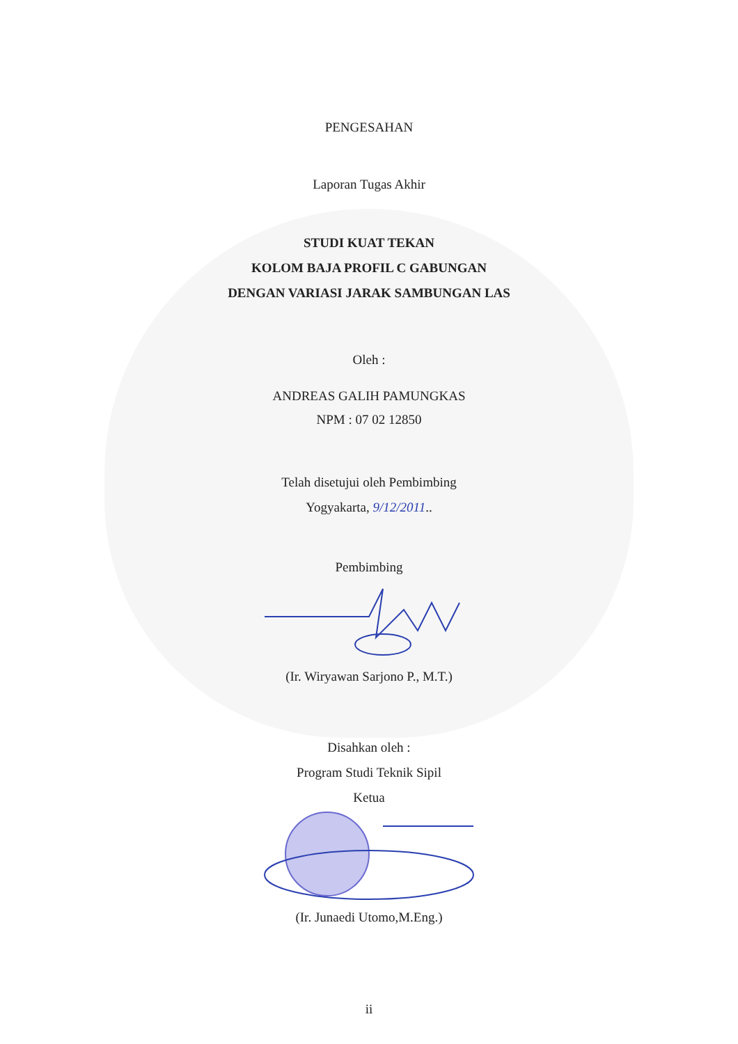PENGESAHAN
Laporan Tugas Akhir
STUDI KUAT TEKAN
KOLOM BAJA PROFIL C GABUNGAN
DENGAN VARIASI JARAK SAMBUNGAN LAS
Oleh :
ANDREAS GALIH PAMUNGKAS
NPM : 07 02 12850
Telah disetujui oleh Pembimbing
Yogyakarta, 9/12/2011..
Pembimbing
(Ir. Wiryawan Sarjono P., M.T.)
Disahkan oleh :
Program Studi Teknik Sipil
Ketua
(Ir. Junaedi Utomo,M.Eng.)
ii